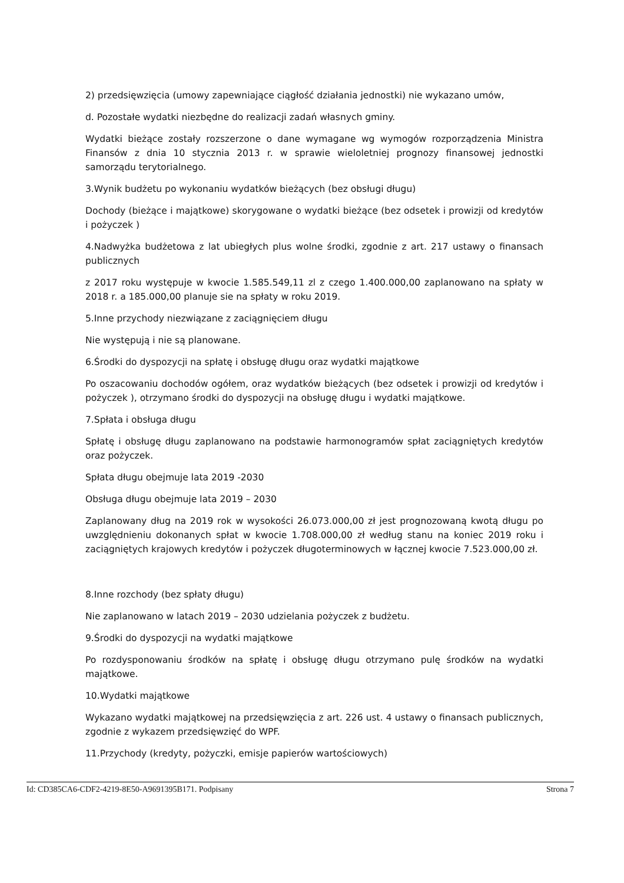2) przedsięwzięcia (umowy zapewniające ciągłość działania jednostki) nie wykazano umów,
d. Pozostałe wydatki niezbędne do realizacji zadań własnych gminy.
Wydatki bieżące zostały rozszerzone o dane wymagane wg wymogów rozporządzenia Ministra Finansów z dnia 10 stycznia 2013 r. w sprawie wieloletniej prognozy finansowej jednostki samorządu terytorialnego.
3.Wynik budżetu po wykonaniu wydatków bieżących (bez obsługi długu)
Dochody (bieżące i majątkowe) skorygowane o wydatki bieżące (bez odsetek i prowizji od kredytów i pożyczek )
4.Nadwyżka budżetowa z lat ubiegłych plus wolne środki, zgodnie z art. 217 ustawy o finansach publicznych
z 2017 roku występuje w kwocie 1.585.549,11 zl z czego 1.400.000,00 zaplanowano na spłaty w 2018 r. a 185.000,00 planuje sie na spłaty w roku 2019.
5.Inne przychody niezwiązane z zaciągnięciem długu
Nie występują i nie są planowane.
6.Środki do dyspozycji na spłatę i obsługę długu oraz wydatki majątkowe
Po oszacowaniu dochodów ogółem, oraz wydatków bieżących (bez odsetek i prowizji od kredytów i pożyczek ), otrzymano środki do dyspozycji na obsługę długu i wydatki majątkowe.
7.Spłata i obsługa długu
Spłatę i obsługę długu zaplanowano na podstawie harmonogramów spłat zaciągniętych kredytów oraz pożyczek.
Spłata długu obejmuje lata 2019 -2030
Obsługa długu obejmuje lata 2019 – 2030
Zaplanowany dług na 2019 rok w wysokości 26.073.000,00 zł jest prognozowaną kwotą długu po uwzględnieniu dokonanych spłat w kwocie 1.708.000,00 zł według stanu na koniec 2019 roku i zaciągniętych krajowych kredytów i pożyczek długoterminowych w łącznej kwocie 7.523.000,00 zł.
8.Inne rozchody (bez spłaty długu)
Nie zaplanowano w latach 2019 – 2030 udzielania pożyczek z budżetu.
9.Środki do dyspozycji na wydatki majątkowe
Po rozdysponowaniu środków na spłatę i obsługę długu otrzymano pulę środków na wydatki majątkowe.
10.Wydatki majątkowe
Wykazano wydatki majątkowej na przedsięwzięcia z art. 226 ust. 4 ustawy o finansach publicznych, zgodnie z wykazem przedsięwzięć do WPF.
11.Przychody (kredyty, pożyczki, emisje papierów wartościowych)
Id: CD385CA6-CDF2-4219-8E50-A9691395B171. Podpisany Strona 7